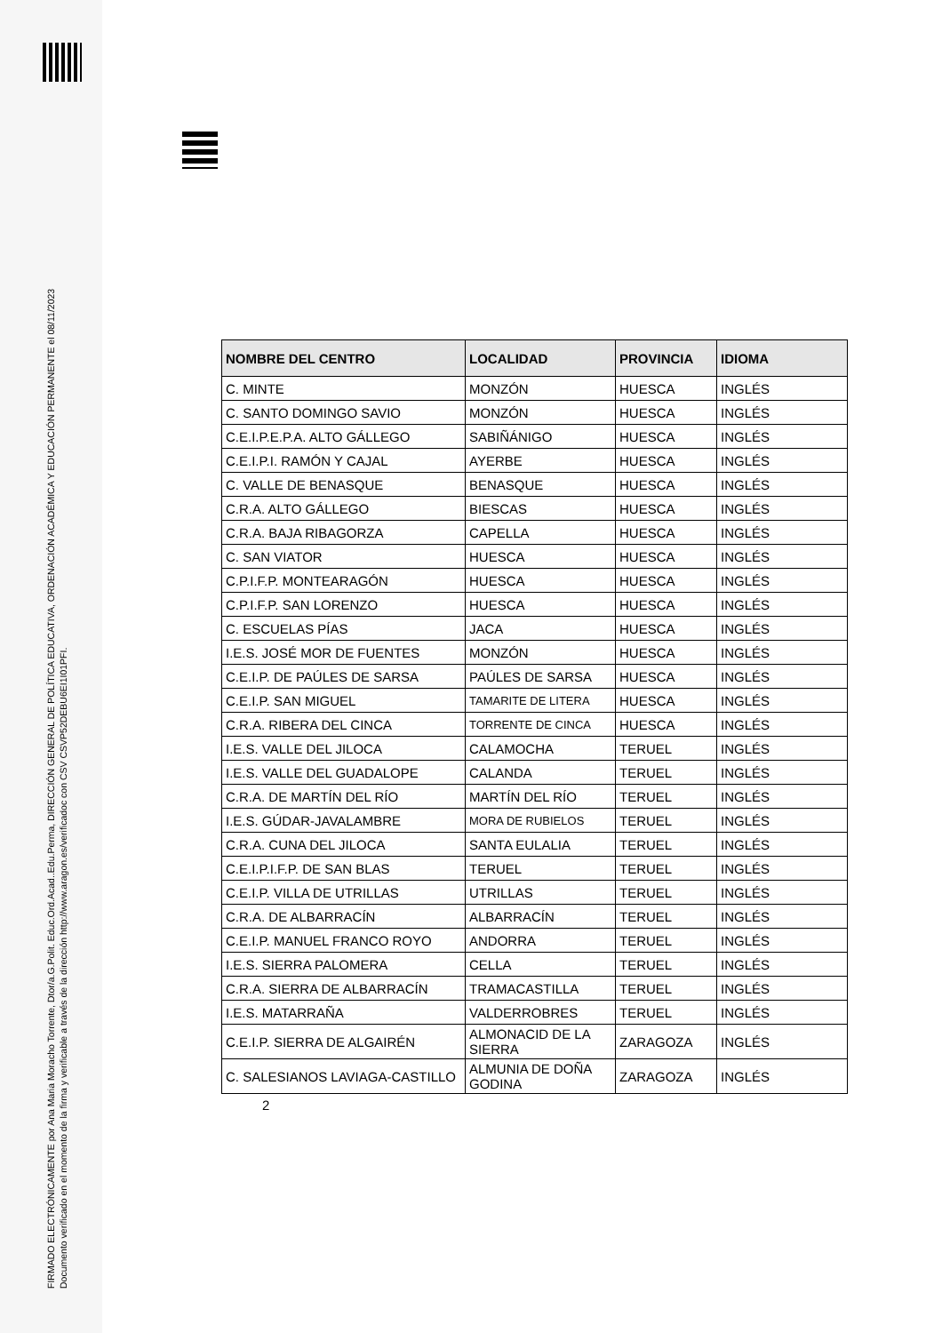FIRMADO ELECTRÓNICAMENTE por Ana Maria Moracho Torrente, Dtor/a.G.Polit. Educ.Ord.Acad..Edu.Perma, DIRECCIÓN GENERAL DE POLÍTICA EDUCATIVA, ORDENACIÓN ACADÉMICA Y EDUCACIÓN PERMANENTE el 08/11/2023
Documento verificado en el momento de la firma y verificable a través de la dirección http://www.aragon.es/verificadoc con CSV CSVP52DEBU6EI1I01PFI.
| NOMBRE DEL CENTRO | LOCALIDAD | PROVINCIA | IDIOMA |
| --- | --- | --- | --- |
| C. MINTE | MONZÓN | HUESCA | INGLÉS |
| C. SANTO DOMINGO SAVIO | MONZÓN | HUESCA | INGLÉS |
| C.E.I.P.E.P.A. ALTO GÁLLEGO | SABIÑÁNIGO | HUESCA | INGLÉS |
| C.E.I.P.I. RAMÓN Y CAJAL | AYERBE | HUESCA | INGLÉS |
| C. VALLE DE BENASQUE | BENASQUE | HUESCA | INGLÉS |
| C.R.A. ALTO GÁLLEGO | BIESCAS | HUESCA | INGLÉS |
| C.R.A. BAJA RIBAGORZA | CAPELLA | HUESCA | INGLÉS |
| C. SAN VIATOR | HUESCA | HUESCA | INGLÉS |
| C.P.I.F.P. MONTEARAGÓN | HUESCA | HUESCA | INGLÉS |
| C.P.I.F.P. SAN LORENZO | HUESCA | HUESCA | INGLÉS |
| C. ESCUELAS PÍAS | JACA | HUESCA | INGLÉS |
| I.E.S. JOSÉ MOR DE FUENTES | MONZÓN | HUESCA | INGLÉS |
| C.E.I.P. DE PAÚLES DE SARSA | PAÚLES DE SARSA | HUESCA | INGLÉS |
| C.E.I.P. SAN MIGUEL | TAMARITE DE LITERA | HUESCA | INGLÉS |
| C.R.A. RIBERA DEL CINCA | TORRENTE DE CINCA | HUESCA | INGLÉS |
| I.E.S. VALLE DEL JILOCA | CALAMOCHA | TERUEL | INGLÉS |
| I.E.S. VALLE DEL GUADALOPE | CALANDA | TERUEL | INGLÉS |
| C.R.A. DE MARTÍN DEL RÍO | MARTÍN DEL RÍO | TERUEL | INGLÉS |
| I.E.S. GÚDAR-JAVALAMBRE | MORA DE RUBIELOS | TERUEL | INGLÉS |
| C.R.A. CUNA DEL JILOCA | SANTA EULALIA | TERUEL | INGLÉS |
| C.E.I.P.I.F.P. DE SAN BLAS | TERUEL | TERUEL | INGLÉS |
| C.E.I.P. VILLA DE UTRILLAS | UTRILLAS | TERUEL | INGLÉS |
| C.R.A. DE ALBARRACÍN | ALBARRACÍN | TERUEL | INGLÉS |
| C.E.I.P. MANUEL FRANCO ROYO | ANDORRA | TERUEL | INGLÉS |
| I.E.S. SIERRA PALOMERA | CELLA | TERUEL | INGLÉS |
| C.R.A. SIERRA DE ALBARRACÍN | TRAMACASTILLA | TERUEL | INGLÉS |
| I.E.S. MATARRAÑA | VALDERROBRES | TERUEL | INGLÉS |
| C.E.I.P. SIERRA DE ALGAIRÉN | ALMONACID DE LA SIERRA | ZARAGOZA | INGLÉS |
| C. SALESIANOS LAVIAGA-CASTILLO | ALMUNIA DE DOÑA GODINA | ZARAGOZA | INGLÉS |
2